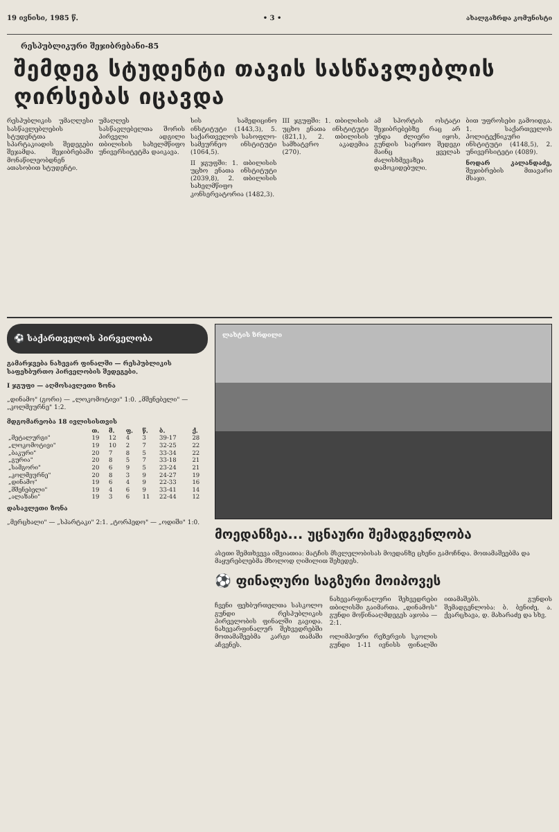19 ივნისი, 1985 წ. • 3 • ახალგაზრდა კომუნისტი
რესპუბლიკური შეჯიბრებანი-85
შემდეგ სტუდენტი თავის სასწავლებლის ღირსებას იცავდა
რესპუბლიკის უმაღლესი სასწავლებლების სტუდენტთა სპარტაკიადის შედეგები შეჯამდა. შეჯიბრებაში მონაწილეობდნენ ათასობით სტუდენტი.
უმაღლეს სასწავლებელთა შორის პირველი ადგილი თბილისის სახელმწიფო უნივერსიტეტმა დაიკავა.
სის სამედიცინო ინსტიტუტი (1443,3), 5. საქართველოს სასოფლო-სამეურნეო ინსტიტუტი (1064,5).
II ჯგუფში: 1. თბილისის უცხო ენათა ინსტიტუტი (2039,8), 2. თბილისის სახელმწიფო კონსერვატორია (1482,3).
III ჯგუფში: 1. თბილისის უცხო ენათა ინსტიტუტი (821,1), 2. თბილისის სამხატვრო აკადემია (270).
ამ სპორტის ოსტატი შეჯიბრებებზე რაც არ უნდა ძლიერი იყოს, გუნდის საერთო შედეგი მაინც ყველას ძალისხმევაზეა დამოკიდებული.
ბით უფროსები გამოიდგა. 1. საქართველოს პოლიტექნიკური ინსტიტუტი (4148,5), 2. უნივერსიტეტი (4089).
ნოდარ კალანდაძე, შეჯიბრების მთავარი მსაჯი.
⚽ საქართველოს პირველობა
გამარჯვება ნახევარ ფინალში — რესპუბლიკის საფეხბურთო პირველობის შედეგები.
I ჯგუფი — აღმოსავლეთი ზონა
„დინამო" (გორი) — „ლოკომოტივი" 1:0. „მშენებელი" — „კოლმეურნე" 1:2.
მდგომარეობა 18 ივლისისთვის
| | თ. | მ. | ფ. | წ. | ბ. | ქ. |
| --- | --- | --- | --- | --- | --- | --- |
| „მეტალურგი" | 19 | 12 | 4 | 3 | 39-17 | 28 |
| „ლოკომოტივი" | 19 | 10 | 2 | 7 | 32-25 | 22 |
| „ბაკური" | 20 | 7 | 8 | 5 | 33-34 | 22 |
| „გურია" | 20 | 8 | 5 | 7 | 33-18 | 21 |
| „სამგორი" | 20 | 6 | 9 | 5 | 23-24 | 21 |
| „კოლმეურნე" | 20 | 8 | 3 | 9 | 24-27 | 19 |
| „დინამო" | 19 | 6 | 4 | 9 | 22-33 | 16 |
| „მშენებელი" | 19 | 4 | 6 | 9 | 33-41 | 14 |
| „ალაზანი" | 19 | 3 | 6 | 11 | 22-44 | 12 |
დასავლეთი ზონა
„მერცხალი" — „სპარტაკი" 2:1. „ტორპედო" — „ოდიში" 1:0.
ლახტის ზრდილი
მოედანზეა... უცნაური შემადგენლობა
ასეთი შემთხვევა იშვიათია: მატჩის მსვლელობისას მოედანზე ცხენი გამოჩნდა. მოთამაშეებმა და მაყურებლებმა მხოლოდ ღიმილით შეხედეს.
⚽ ფინალური საგზური მოიპოვეს
ჩვენი ფეხბურთელთა სასკოლო გუნდი რესპუბლიკის პირველობის ფინალში გავიდა. ნახევარფინალურ შეხვედრებში მოთამაშეებმა კარგი თამაში აჩვენეს.
ნახევარფინალური შეხვედრები თბილისში გაიმართა. „დინამოს" გუნდი მოწინააღმდეგეს აჯობა — 2:1.
ოლიმპიური რეზერვის სკოლის გუნდი 1-11 ივნისს ფინალში ითამაშებს. გუნდის შემადგენლობა: ბ. ბენიძე, ა. ქვარცხავა, დ. მახარაძე და სხვ.